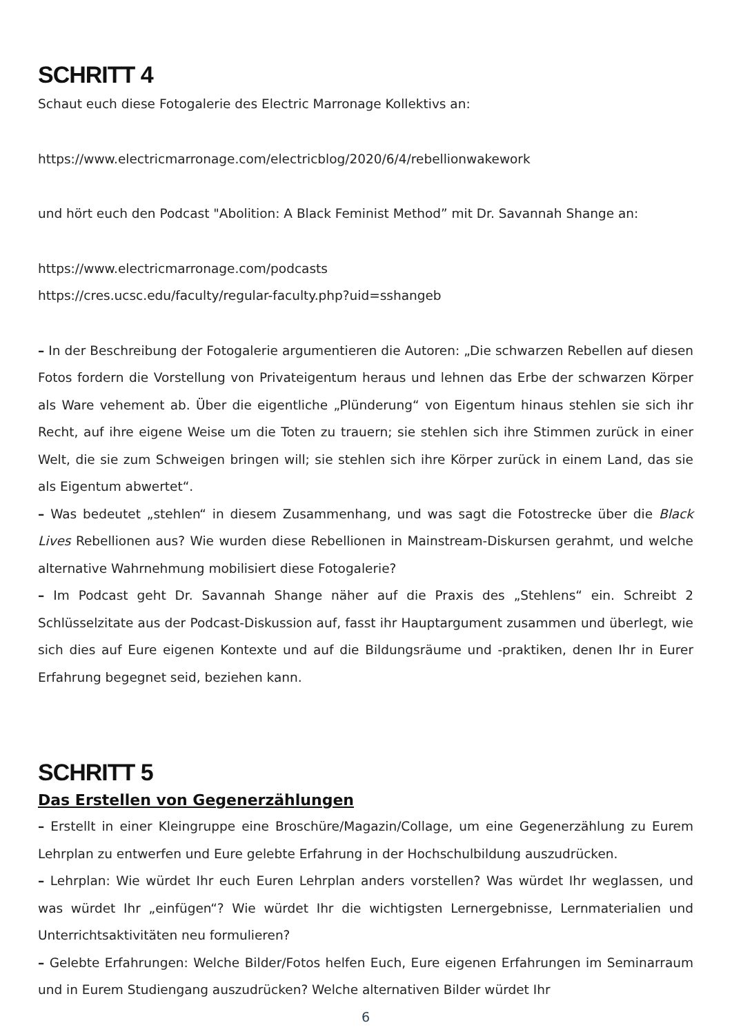SCHRITT 4
Schaut euch diese Fotogalerie des Electric Marronage Kollektivs an:
https://www.electricmarronage.com/electricblog/2020/6/4/rebellionwakework
und hört euch den Podcast "Abolition: A Black Feminist Method” mit Dr. Savannah Shange an:
https://www.electricmarronage.com/podcasts
https://cres.ucsc.edu/faculty/regular-faculty.php?uid=sshangeb
– In der Beschreibung der Fotogalerie argumentieren die Autoren: „Die schwarzen Rebellen auf diesen Fotos fordern die Vorstellung von Privateigentum heraus und lehnen das Erbe der schwarzen Körper als Ware vehement ab. Über die eigentliche „Plünderung“ von Eigentum hinaus stehlen sie sich ihr Recht, auf ihre eigene Weise um die Toten zu trauern; sie stehlen sich ihre Stimmen zurück in einer Welt, die sie zum Schweigen bringen will; sie stehlen sich ihre Körper zurück in einem Land, das sie als Eigentum abwertet“.
– Was bedeutet „stehlen“ in diesem Zusammenhang, und was sagt die Fotostrecke über die Black Lives Rebellionen aus? Wie wurden diese Rebellionen in Mainstream-Diskursen gerahmt, und welche alternative Wahrnehmung mobilisiert diese Fotogalerie?
– Im Podcast geht Dr. Savannah Shange näher auf die Praxis des „Stehlens“ ein. Schreibt 2 Schlüsselzitate aus der Podcast-Diskussion auf, fasst ihr Hauptargument zusammen und überlegt, wie sich dies auf Eure eigenen Kontexte und auf die Bildungsräume und -praktiken, denen Ihr in Eurer Erfahrung begegnet seid, beziehen kann.
SCHRITT 5
Das Erstellen von Gegenerzählungen
– Erstellt in einer Kleingruppe eine Broschüre/Magazin/Collage, um eine Gegenerzählung zu Eurem Lehrplan zu entwerfen und Eure gelebte Erfahrung in der Hochschulbildung auszudrücken.
– Lehrplan: Wie würdet Ihr euch Euren Lehrplan anders vorstellen? Was würdet Ihr weglassen, und was würdet Ihr „einfügen“? Wie würdet Ihr die wichtigsten Lernergebnisse, Lernmaterialien und Unterrichtsaktivitäten neu formulieren?
– Gelebte Erfahrungen: Welche Bilder/Fotos helfen Euch, Eure eigenen Erfahrungen im Seminarraum und in Eurem Studiengang auszudrücken? Welche alternativen Bilder würdet Ihr
6